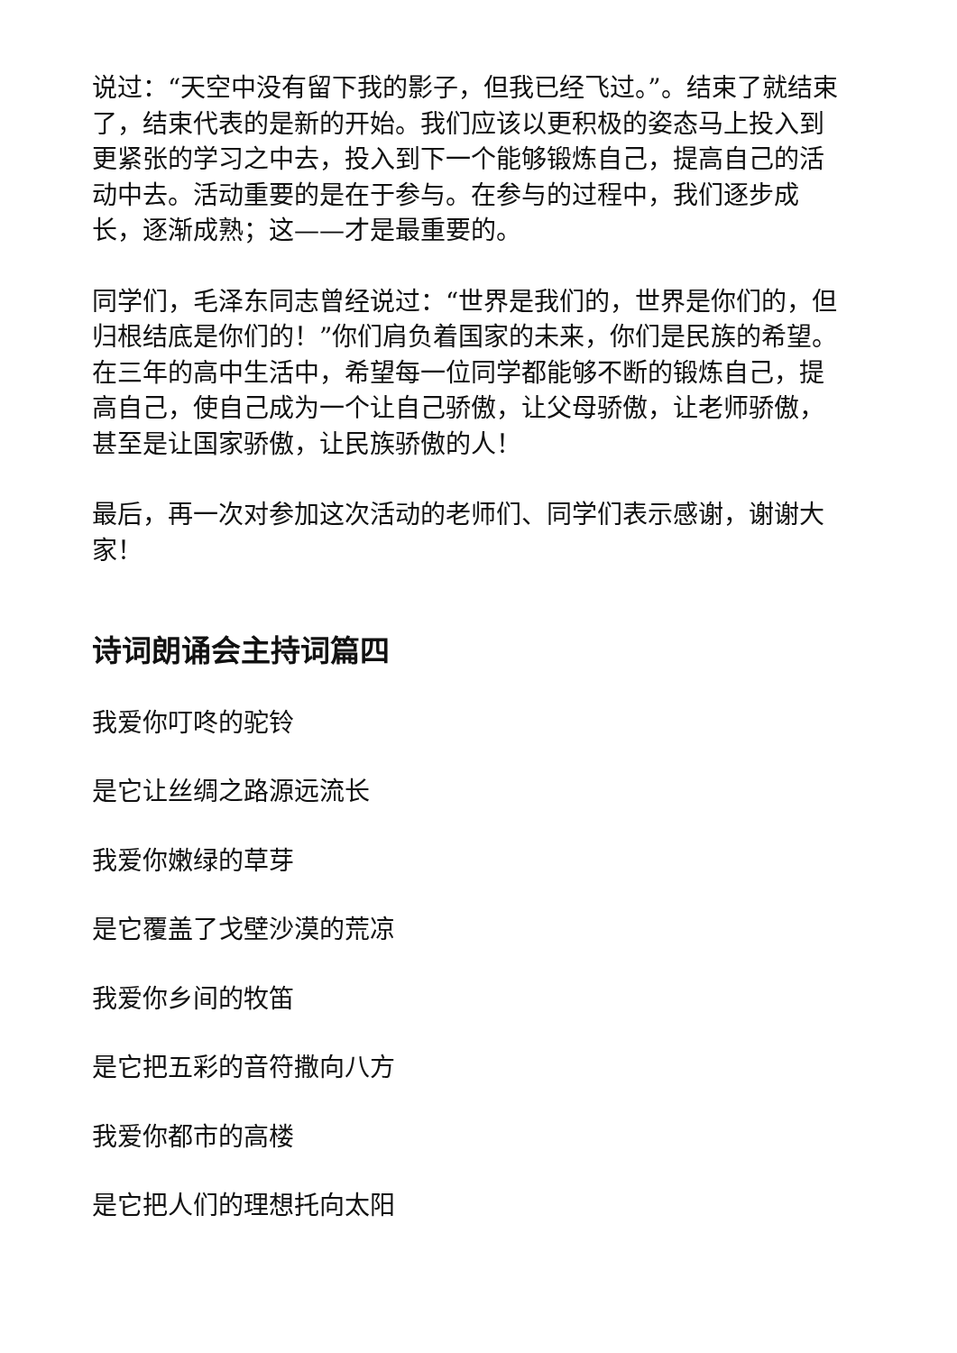说过：“天空中没有留下我的影子，但我已经飞过。”。结束了就结束了，结束代表的是新的开始。我们应该以更积极的姿态马上投入到更紧张的学习之中去，投入到下一个能够锻炼自己，提高自己的活动中去。活动重要的是在于参与。在参与的过程中，我们逐步成长，逐渐成熟；这——才是最重要的。
同学们，毛泽东同志曾经说过：“世界是我们的，世界是你们的，但归根结底是你们的！”你们肩负着国家的未来，你们是民族的希望。在三年的高中生活中，希望每一位同学都能够不断的锻炼自己，提高自己，使自己成为一个让自己骄傲，让父母骄傲，让老师骄傲，甚至是让国家骄傲，让民族骄傲的人！
最后，再一次对参加这次活动的老师们、同学们表示感谢，谢谢大家！
诗词朗诵会主持词篇四
我爱你叮咚的驼铃
是它让丝绸之路源远流长
我爱你嫩绿的草芽
是它覆盖了戈壁沙漠的荒凉
我爱你乡间的牧笛
是它把五彩的音符撒向八方
我爱你都市的高楼
是它把人们的理想托向太阳